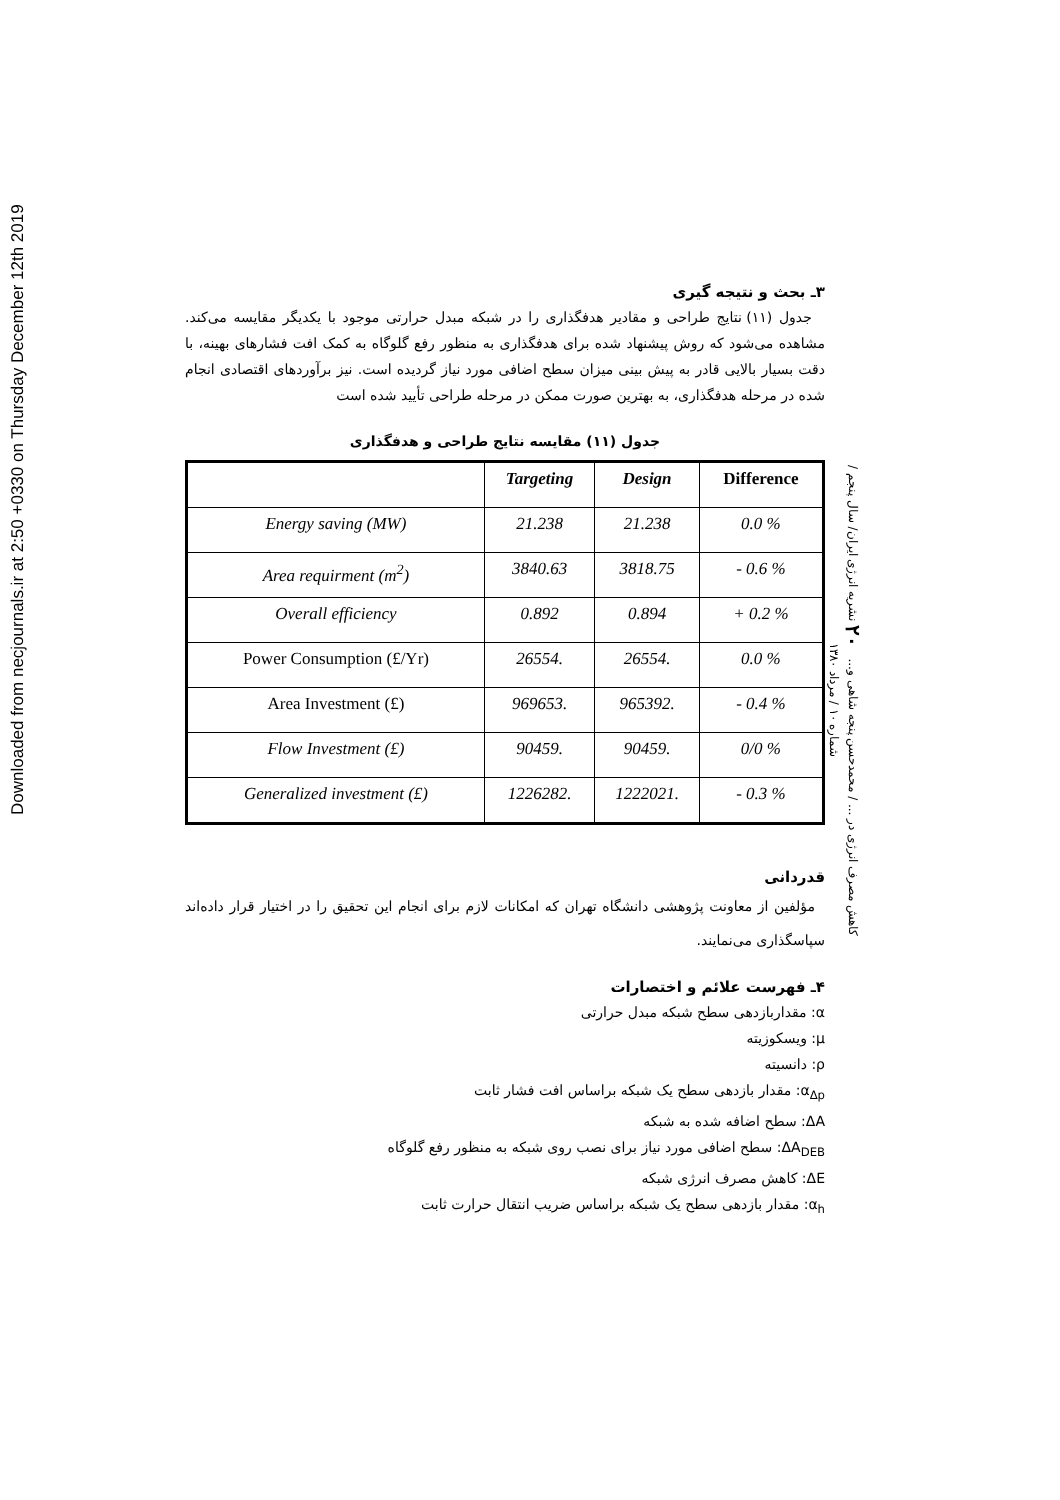Downloaded from necjournals.ir at 2:50 +0330 on Thursday December 12th 2019
کاهش مصرف انرژی در ... / محمدحسن پنجه شاهی و... ۲۰ نشریه انرژی ایران/ سال پنجم / شماره ۱۰ / مرداد ۱۳۸۰
۳ـ بحث و نتیجه گیری
جدول (۱۱) نتایج طراحی و مقادیر هدفگذاری را در شبکه مبدل حرارتی موجود با یکدیگر مقایسه می‌کند. مشاهده می‌شود که روش پیشنهاد شده برای هدفگذاری به منظور رفع گلوگاه به کمک افت فشارهای بهینه، با دقت بسیار بالایی قادر به پیش بینی میزان سطح اضافی مورد نیاز گردیده است. نیز برآوردهای اقتصادی انجام شده در مرحله هدفگذاری، به بهترین صورت ممکن در مرحله طراحی تأیید شده است
جدول (۱۱) مقایسه نتایج طراحی و هدفگذاری
| | Targeting | Design | Difference |
| --- | --- | --- | --- |
| Energy saving (MW) | 21.238 | 21.238 | 0.0 % |
| Area requirment (m<sup>2</sup>) | 3840.63 | 3818.75 | - 0.6 % |
| Overall efficiency | 0.892 | 0.894 | + 0.2 % |
| Power Consumption (£/Yr) | 26554. | 26554. | 0.0 % |
| Area Investment (£) | 969653. | 965392. | - 0.4 % |
| Flow Investment (£) | 90459. | 90459. | 0/0 % |
| Generalized investment (£) | 1226282. | 1222021. | - 0.3 % |
قدردانی
مؤلفین از معاونت پژوهشی دانشگاه تهران که امکانات لازم برای انجام این تحقیق را در اختیار قرار داده‌اند سپاسگذاری می‌نمایند.
۴ـ فهرست علائم و اختصارات
α: مقداربازدهی سطح شبکه مبدل حرارتی
μ: ویسکوزیته
ρ: دانسیته
α<sub>Δp</sub>: مقدار بازدهی سطح یک شبکه براساس افت فشار ثابت
ΔA: سطح اضافه شده به شبکه
ΔA<sub>DEB</sub>: سطح اضافی مورد نیاز برای نصب روی شبکه به منظور رفع گلوگاه
ΔE: کاهش مصرف انرژی شبکه
α<sub>h</sub>: مقدار بازدهی سطح یک شبکه براساس ضریب انتقال حرارت ثابت